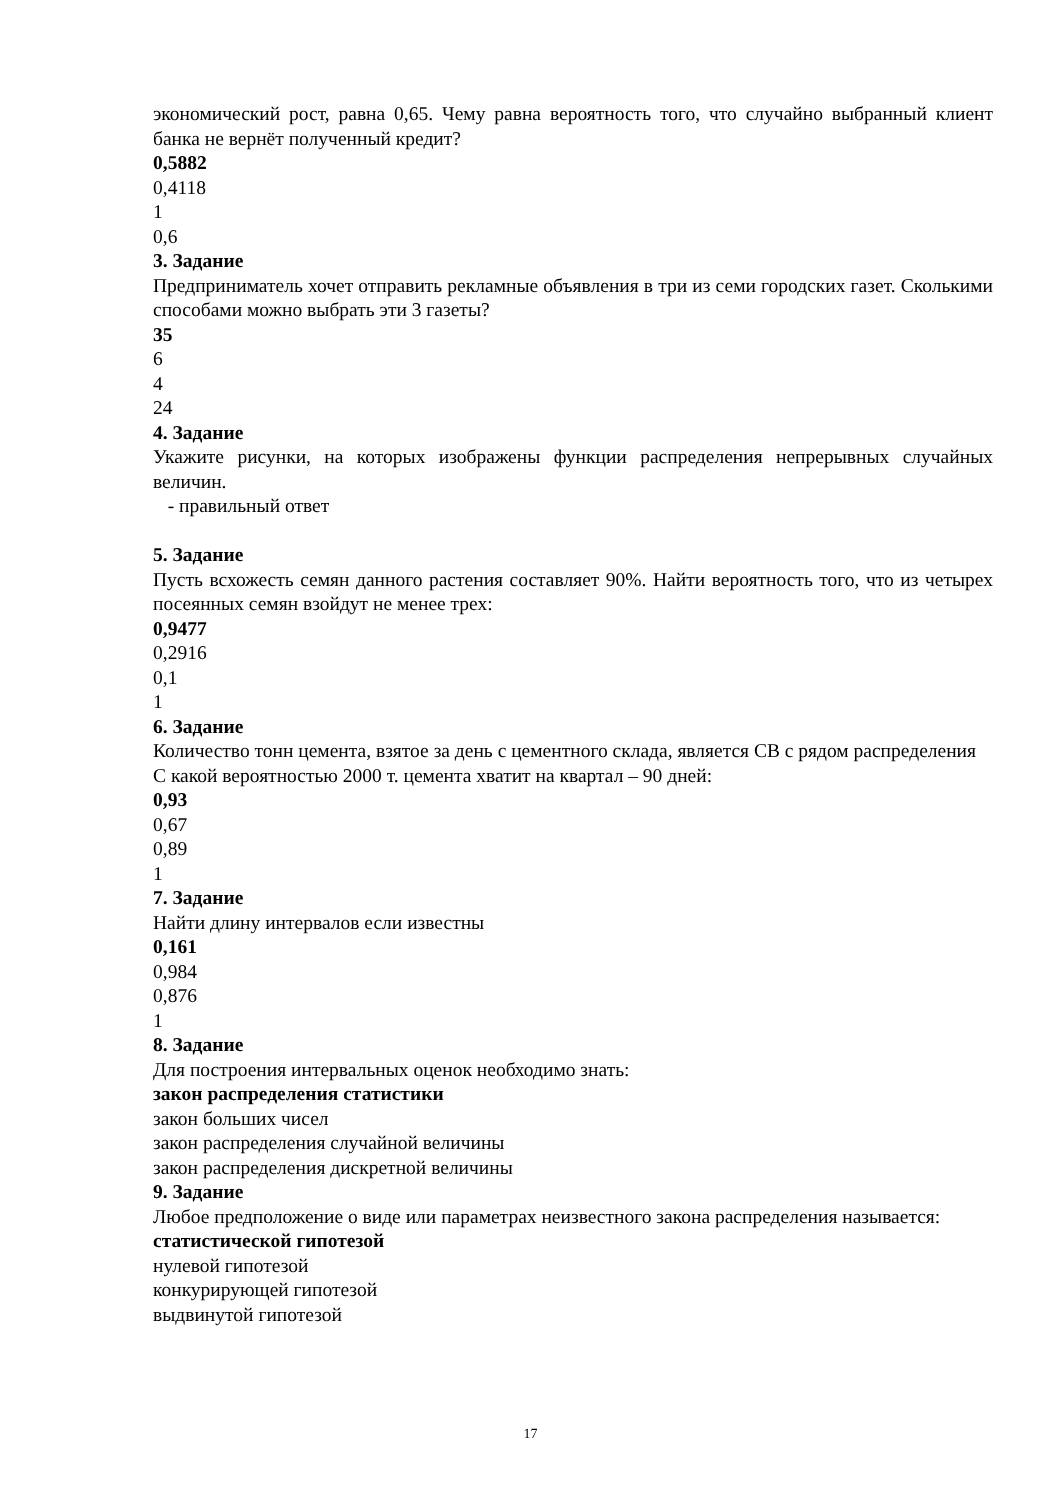экономический рост, равна 0,65. Чему равна вероятность того, что случайно выбранный клиент банка не вернёт полученный кредит?
0,5882
0,4118
1
0,6
3. Задание
Предприниматель хочет отправить рекламные объявления в три из семи городских газет. Сколькими способами можно выбрать эти 3 газеты?
35
6
4
24
4. Задание
Укажите рисунки, на которых изображены функции распределения непрерывных случайных величин.
- правильный ответ
5. Задание
Пусть всхожесть семян данного растения составляет 90%. Найти вероятность того, что из четырех посеянных семян взойдут не менее трех:
0,9477
0,2916
0,1
1
6. Задание
Количество тонн цемента, взятое за день с цементного склада, является СВ с рядом распределения
С какой вероятностью 2000 т. цемента хватит на квартал – 90 дней:
0,93
0,67
0,89
1
7. Задание
Найти длину интервалов если известны
0,161
0,984
0,876
1
8. Задание
Для построения интервальных оценок необходимо знать:
закон распределения статистики
закон больших чисел
закон распределения случайной величины
закон распределения дискретной величины
9. Задание
Любое предположение о виде или параметрах неизвестного закона распределения называется:
статистической гипотезой
нулевой гипотезой
конкурирующей гипотезой
выдвинутой гипотезой
17